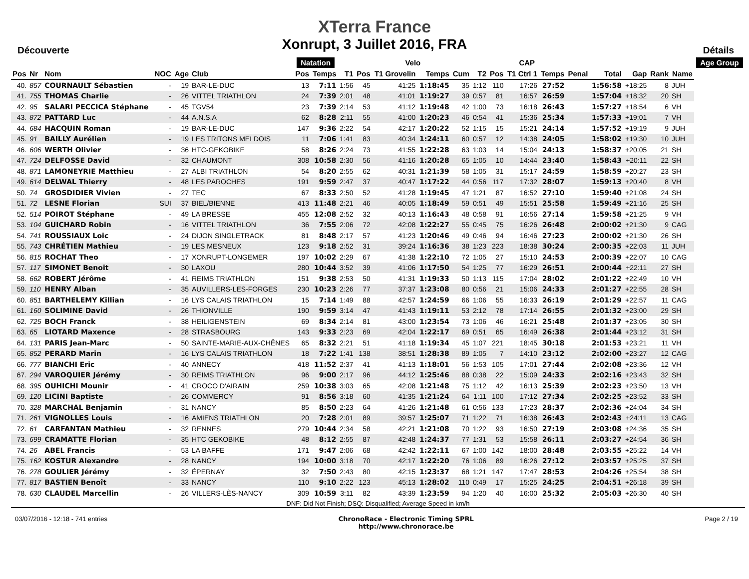XTerra France
Xonrupt, 3 Juillet 2016, FRA
Découverte Détails
| | | | | | | Natation | | | Velo | | | | | CAP | | | | | | | | Age Group |
| --- | --- | --- | --- | --- | --- | --- | --- | --- | --- | --- | --- | --- | --- | --- | --- | --- | --- | --- | --- | --- | --- | --- |
| Pos | Nr | Nom | NOC | Age | Club | Pos | Temps | T1 | Pos | T1 Grovelin | Temps | Cum | T2 | Pos | T1 Ctrl 1 | Temps | Penal | Total | Gap | Rank | Name | |
| 40. | 857 | COURNAULT Sébastien | - | 19 | BAR-LE-DUC | 13 | 7:11 | 1:56 | 45 | 41:25 | 1:18:45 | 35 | 1:12 | 110 | 17:26 | 27:52 | | 1:56:58 | +18:25 | 8 | JUH | |
| 41. | 755 | THOMAS Charlie | - | 26 | VITTEL TRIATHLON | 24 | 7:39 | 2:01 | 48 | 41:01 | 1:19:27 | 39 | 0:57 | 81 | 16:57 | 26:59 | | 1:57:04 | +18:32 | 20 | SH | |
| 42. | 95 | SALARI PECCICA Stéphane | - | 45 | TGV54 | 23 | 7:39 | 2:14 | 53 | 41:12 | 1:19:48 | 42 | 1:00 | 73 | 16:18 | 26:43 | | 1:57:27 | +18:54 | 6 | VH | |
| 43. | 872 | PATTARD Luc | - | 44 | A.N.S.A | 62 | 8:28 | 2:11 | 55 | 41:00 | 1:20:23 | 46 | 0:54 | 41 | 15:36 | 25:34 | | 1:57:33 | +19:01 | 7 | VH | |
| 44. | 684 | HACQUIN Roman | - | 19 | BAR-LE-DUC | 147 | 9:36 | 2:22 | 54 | 42:17 | 1:20:22 | 52 | 1:15 | 15 | 15:21 | 24:14 | | 1:57:52 | +19:19 | 9 | JUH | |
| 45. | 91 | BAILLY Aurélien | - | 19 | LES TRITONS MELDOIS | 11 | 7:06 | 1:41 | 83 | 40:34 | 1:24:11 | 60 | 0:57 | 12 | 14:38 | 24:05 | | 1:58:02 | +19:30 | 10 | JUH | |
| 46. | 606 | WERTH Olivier | - | 36 | HTC-GEKOBIKE | 58 | 8:26 | 2:24 | 73 | 41:55 | 1:22:28 | 63 | 1:03 | 14 | 15:04 | 24:13 | | 1:58:37 | +20:05 | 21 | SH | |
| 47. | 724 | DELFOSSE David | - | 32 | CHAUMONT | 308 | 10:58 | 2:30 | 56 | 41:16 | 1:20:28 | 65 | 1:05 | 10 | 14:44 | 23:40 | | 1:58:43 | +20:11 | 22 | SH | |
| 48. | 871 | LAMONEYRIE Matthieu | - | 27 | ALBI TRIATHLON | 54 | 8:20 | 2:55 | 62 | 40:31 | 1:21:39 | 58 | 1:05 | 31 | 15:17 | 24:59 | | 1:58:59 | +20:27 | 23 | SH | |
| 49. | 614 | DELWAL Thierry | - | 48 | LES PAROCHES | 191 | 9:59 | 2:47 | 37 | 40:47 | 1:17:22 | 44 | 0:56 | 117 | 17:32 | 28:07 | | 1:59:13 | +20:40 | 8 | VH | |
| 50. | 74 | GROSDIDIER Vivien | - | 27 | TEC | 67 | 8:33 | 2:50 | 52 | 41:28 | 1:19:45 | 47 | 1:21 | 87 | 16:52 | 27:10 | | 1:59:40 | +21:08 | 24 | SH | |
| 51. | 72 | LESNE Florian | SUI | 37 | BIEL/BIENNE | 413 | 11:48 | 2:21 | 46 | 40:05 | 1:18:49 | 59 | 0:51 | 49 | 15:51 | 25:58 | | 1:59:49 | +21:16 | 25 | SH | |
| 52. | 514 | POIROT Stéphane | - | 49 | LA BRESSE | 455 | 12:08 | 2:52 | 32 | 40:13 | 1:16:43 | 48 | 0:58 | 91 | 16:56 | 27:14 | | 1:59:58 | +21:25 | 9 | VH | |
| 53. | 104 | GUICHARD Robin | - | 16 | VITTEL TRIATHLON | 36 | 7:55 | 2:06 | 72 | 42:08 | 1:22:27 | 55 | 0:45 | 75 | 16:26 | 26:48 | | 2:00:02 | +21:30 | 9 | CAG | |
| 54. | 741 | ROUSSIAUX Loic | - | 24 | DIJON SINGLETRACK | 81 | 8:48 | 2:17 | 57 | 41:23 | 1:20:46 | 49 | 0:46 | 94 | 16:46 | 27:23 | | 2:00:02 | +21:30 | 26 | SH | |
| 55. | 743 | CHRÉTIEN Mathieu | - | 19 | LES MESNEUX | 123 | 9:18 | 2:52 | 31 | 39:24 | 1:16:36 | 38 | 1:23 | 223 | 18:38 | 30:24 | | 2:00:35 | +22:03 | 11 | JUH | |
| 56. | 815 | ROCHAT Theo | - | 17 | XONRUPT-LONGEMER | 197 | 10:02 | 2:29 | 67 | 41:38 | 1:22:10 | 72 | 1:05 | 27 | 15:10 | 24:53 | | 2:00:39 | +22:07 | 10 | CAG | |
| 57. | 117 | SIMONET Benoit | - | 30 | LAXOU | 280 | 10:44 | 3:52 | 39 | 41:06 | 1:17:50 | 54 | 1:25 | 77 | 16:29 | 26:51 | | 2:00:44 | +22:11 | 27 | SH | |
| 58. | 662 | ROBERT Jérôme | - | 41 | REIMS TRIATHLON | 151 | 9:38 | 2:53 | 50 | 41:31 | 1:19:33 | 50 | 1:13 | 115 | 17:04 | 28:02 | | 2:01:22 | +22:49 | 10 | VH | |
| 59. | 110 | HENRY Alban | - | 35 | AUVILLERS-LES-FORGES | 230 | 10:23 | 2:26 | 77 | 37:37 | 1:23:08 | 80 | 0:56 | 21 | 15:06 | 24:33 | | 2:01:27 | +22:55 | 28 | SH | |
| 60. | 851 | BARTHELEMY Killian | - | 16 | LYS CALAIS TRIATHLON | 15 | 7:14 | 1:49 | 88 | 42:57 | 1:24:59 | 66 | 1:06 | 55 | 16:33 | 26:19 | | 2:01:29 | +22:57 | 11 | CAG | |
| 61. | 160 | SOLIMINE David | - | 26 | THIONVILLE | 190 | 9:59 | 3:14 | 47 | 41:43 | 1:19:11 | 53 | 2:12 | 78 | 17:14 | 26:55 | | 2:01:32 | +23:00 | 29 | SH | |
| 62. | 725 | BOCH Franck | - | 38 | HEILIGENSTEIN | 69 | 8:34 | 2:14 | 81 | 43:00 | 1:23:54 | 73 | 1:06 | 46 | 16:21 | 25:48 | | 2:01:37 | +23:05 | 30 | SH | |
| 63. | 65 | LIOTARD Maxence | - | 28 | STRASBOURG | 143 | 9:33 | 2:23 | 69 | 42:04 | 1:22:17 | 69 | 0:51 | 65 | 16:49 | 26:38 | | 2:01:44 | +23:12 | 31 | SH | |
| 64. | 131 | PARIS Jean-Marc | - | 50 | SAINTE-MARIE-AUX-CHÊNES | 65 | 8:32 | 2:21 | 51 | 41:18 | 1:19:34 | 45 | 1:07 | 221 | 18:45 | 30:18 | | 2:01:53 | +23:21 | 11 | VH | |
| 65. | 852 | PERARD Marin | - | 16 | LYS CALAIS TRIATHLON | 18 | 7:22 | 1:41 | 138 | 38:51 | 1:28:38 | 89 | 1:05 | 7 | 14:10 | 23:12 | | 2:02:00 | +23:27 | 12 | CAG | |
| 66. | 777 | BIANCHI Eric | - | 40 | ANNECY | 418 | 11:52 | 2:37 | 41 | 41:13 | 1:18:01 | 56 | 1:53 | 105 | 17:01 | 27:44 | | 2:02:08 | +23:36 | 12 | VH | |
| 67. | 294 | VAROQUIER Jérémy | - | 30 | REIMS TRIATHLON | 96 | 9:00 | 2:17 | 96 | 44:12 | 1:25:46 | 88 | 0:38 | 22 | 15:09 | 24:33 | | 2:02:16 | +23:43 | 32 | SH | |
| 68. | 395 | OUHICHI Mounir | - | 41 | CROCO D'AIRAIN | 259 | 10:38 | 3:03 | 65 | 42:08 | 1:21:48 | 75 | 1:12 | 42 | 16:13 | 25:39 | | 2:02:23 | +23:50 | 13 | VH | |
| 69. | 120 | LICINI Baptiste | - | 26 | COMMERCY | 91 | 8:56 | 3:18 | 60 | 41:35 | 1:21:24 | 64 | 1:11 | 100 | 17:12 | 27:34 | | 2:02:25 | +23:52 | 33 | SH | |
| 70. | 328 | MARCHAL Benjamin | - | 31 | NANCY | 85 | 8:50 | 2:23 | 64 | 41:26 | 1:21:48 | 61 | 0:56 | 133 | 17:23 | 28:37 | | 2:02:36 | +24:04 | 34 | SH | |
| 71. | 261 | VIGNOLLES Louis | - | 16 | AMIENS TRIATHLON | 20 | 7:28 | 2:01 | 89 | 39:57 | 1:25:07 | 71 | 1:22 | 71 | 16:38 | 26:43 | | 2:02:43 | +24:11 | 13 | CAG | |
| 72. | 61 | CARFANTAN Mathieu | - | 32 | RENNES | 279 | 10:44 | 2:34 | 58 | 42:21 | 1:21:08 | 70 | 1:22 | 93 | 16:50 | 27:19 | | 2:03:08 | +24:36 | 35 | SH | |
| 73. | 699 | CRAMATTE Florian | - | 35 | HTC GEKOBIKE | 48 | 8:12 | 2:55 | 87 | 42:48 | 1:24:37 | 77 | 1:31 | 53 | 15:58 | 26:11 | | 2:03:27 | +24:54 | 36 | SH | |
| 74. | 26 | ABEL Francis | - | 53 | LA BAFFE | 171 | 9:47 | 2:06 | 68 | 42:42 | 1:22:11 | 67 | 1:00 | 142 | 18:00 | 28:48 | | 2:03:55 | +25:22 | 14 | VH | |
| 75. | 162 | KOSTUR Alexandre | - | 28 | NANCY | 194 | 10:00 | 3:18 | 70 | 42:17 | 1:22:20 | 76 | 1:06 | 89 | 16:26 | 27:12 | | 2:03:57 | +25:25 | 37 | SH | |
| 76. | 278 | GOULIER Jérémy | - | 32 | ÉPERNAY | 32 | 7:50 | 2:43 | 80 | 42:15 | 1:23:37 | 68 | 1:21 | 147 | 17:47 | 28:53 | | 2:04:26 | +25:54 | 38 | SH | |
| 77. | 817 | BASTIEN Benoît | - | 33 | NANCY | 110 | 9:10 | 2:22 | 123 | 45:13 | 1:28:02 | 110 | 0:49 | 17 | 15:25 | 24:25 | | 2:04:51 | +26:18 | 39 | SH | |
| 78. | 630 | CLAUDEL Marcellin | - | 26 | VILLERS-LÈS-NANCY | 309 | 10:59 | 3:11 | 82 | 43:39 | 1:23:59 | 94 | 1:20 | 40 | 16:00 | 25:32 | | 2:05:03 | +26:30 | 40 | SH | |
DNF: Did Not Finish; DSQ: Disqualified; Average Speed in km/h
03/07/2016 - 12:18 - 741 entries
ChronoRace - Electronic Timing SPRL
http://www.chronorace.be
Page 2 / 19